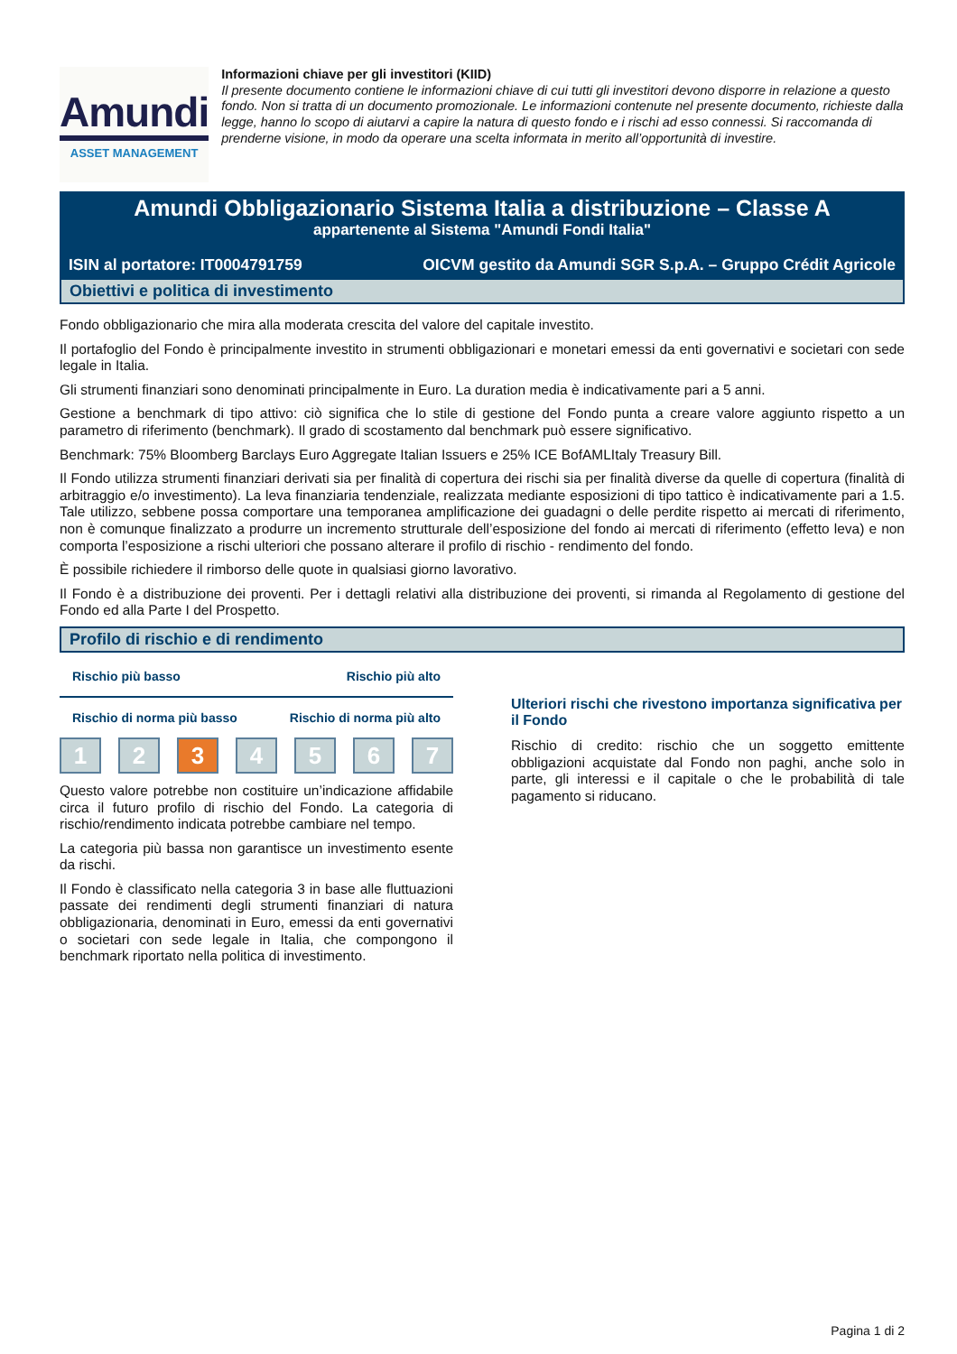Amundi
ASSET MANAGEMENT
Informazioni chiave per gli investitori (KIID)
Il presente documento contiene le informazioni chiave di cui tutti gli investitori devono disporre in relazione a questo fondo. Non si tratta di un documento promozionale. Le informazioni contenute nel presente documento, richieste dalla legge, hanno lo scopo di aiutarvi a capire la natura di questo fondo e i rischi ad esso connessi. Si raccomanda di prenderne visione, in modo da operare una scelta informata in merito all’opportunità di investire.
Amundi Obbligazionario Sistema Italia a distribuzione – Classe A
appartenente al Sistema "Amundi Fondi Italia"
ISIN al portatore: IT0004791759 OICVM gestito da Amundi SGR S.p.A. – Gruppo Crédit Agricole
Obiettivi e politica di investimento
Fondo obbligazionario che mira alla moderata crescita del valore del capitale investito.
Il portafoglio del Fondo è principalmente investito in strumenti obbligazionari e monetari emessi da enti governativi e societari con sede legale in Italia.
Gli strumenti finanziari sono denominati principalmente in Euro. La duration media è indicativamente pari a 5 anni.
Gestione a benchmark di tipo attivo: ciò significa che lo stile di gestione del Fondo punta a creare valore aggiunto rispetto a un parametro di riferimento (benchmark). Il grado di scostamento dal benchmark può essere significativo.
Benchmark: 75% Bloomberg Barclays Euro Aggregate Italian Issuers e 25% ICE BofAMLItaly Treasury Bill.
Il Fondo utilizza strumenti finanziari derivati sia per finalità di copertura dei rischi sia per finalità diverse da quelle di copertura (finalità di arbitraggio e/o investimento). La leva finanziaria tendenziale, realizzata mediante esposizioni di tipo tattico è indicativamente pari a 1.5. Tale utilizzo, sebbene possa comportare una temporanea amplificazione dei guadagni o delle perdite rispetto ai mercati di riferimento, non è comunque finalizzato a produrre un incremento strutturale dell’esposizione del fondo ai mercati di riferimento (effetto leva) e non comporta l’esposizione a rischi ulteriori che possano alterare il profilo di rischio - rendimento del fondo.
È possibile richiedere il rimborso delle quote in qualsiasi giorno lavorativo.
Il Fondo è a distribuzione dei proventi. Per i dettagli relativi alla distribuzione dei proventi, si rimanda al Regolamento di gestione del Fondo ed alla Parte I del Prospetto.
Profilo di rischio e di rendimento
Rischio più basso Rischio più alto
Rischio di norma più basso Rischio di norma più alto
1 2 3 4 5 6 7
Questo valore potrebbe non costituire un’indicazione affidabile circa il futuro profilo di rischio del Fondo. La categoria di rischio/rendimento indicata potrebbe cambiare nel tempo.
La categoria più bassa non garantisce un investimento esente da rischi.
Il Fondo è classificato nella categoria 3 in base alle fluttuazioni passate dei rendimenti degli strumenti finanziari di natura obbligazionaria, denominati in Euro, emessi da enti governativi o societari con sede legale in Italia, che compongono il benchmark riportato nella politica di investimento.
Ulteriori rischi che rivestono importanza significativa per il Fondo
Rischio di credito: rischio che un soggetto emittente obbligazioni acquistate dal Fondo non paghi, anche solo in parte, gli interessi e il capitale o che le probabilità di tale pagamento si riducano.
Pagina 1 di 2